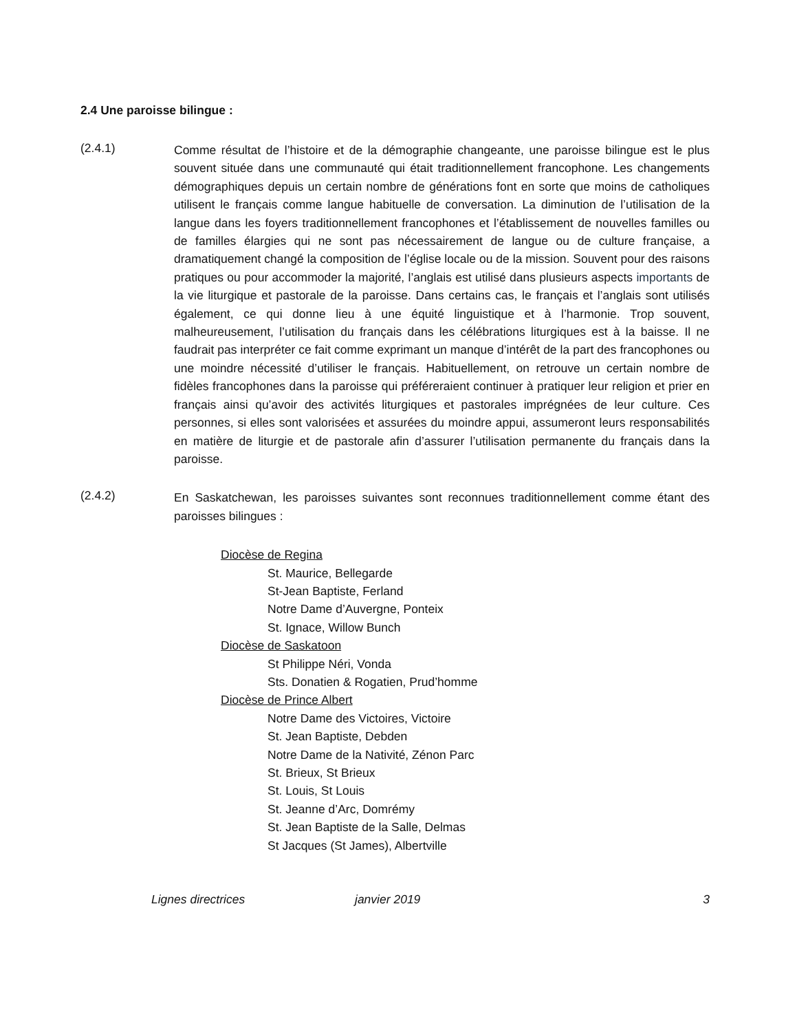2.4 Une paroisse bilingue :
(2.4.1)
Comme résultat de l’histoire et de la démographie changeante, une paroisse bilingue est le plus souvent située dans une communauté qui était traditionnellement francophone. Les changements démographiques depuis un certain nombre de générations font en sorte que moins de catholiques utilisent le français comme langue habituelle de conversation. La diminution de l’utilisation de la langue dans les foyers traditionnellement francophones et l’établissement de nouvelles familles ou de familles élargies qui ne sont pas nécessairement de langue ou de culture française, a dramatiquement changé la composition de l’église locale ou de la mission. Souvent pour des raisons pratiques ou pour accommoder la majorité, l’anglais est utilisé dans plusieurs aspects importants de la vie liturgique et pastorale de la paroisse. Dans certains cas, le français et l’anglais sont utilisés également, ce qui donne lieu à une équité linguistique et à l’harmonie. Trop souvent, malheureusement, l’utilisation du français dans les célébrations liturgiques est à la baisse. Il ne faudrait pas interpréter ce fait comme exprimant un manque d’intérêt de la part des francophones ou une moindre nécessité d’utiliser le français. Habituellement, on retrouve un certain nombre de fidèles francophones dans la paroisse qui préféreraient continuer à pratiquer leur religion et prier en français ainsi qu’avoir des activités liturgiques et pastorales imprégnées de leur culture. Ces personnes, si elles sont valorisées et assurées du moindre appui, assumeront leurs responsabilités en matière de liturgie et de pastorale afin d’assurer l’utilisation permanente du français dans la paroisse.
(2.4.2)
En Saskatchewan, les paroisses suivantes sont reconnues traditionnellement comme étant des paroisses bilingues :
Diocèse de Regina
St. Maurice, Bellegarde
St-Jean Baptiste, Ferland
Notre Dame d’Auvergne, Ponteix
St. Ignace, Willow Bunch
Diocèse de Saskatoon
St Philippe Néri, Vonda
Sts. Donatien & Rogatien, Prud’homme
Diocèse de Prince Albert
Notre Dame des Victoires, Victoire
St. Jean Baptiste, Debden
Notre Dame de la Nativité, Zénon Parc
St. Brieux, St Brieux
St. Louis, St Louis
St. Jeanne d’Arc, Domrémy
St. Jean Baptiste de la Salle, Delmas
St Jacques (St James), Albertville
Lignes directrices janvier 2019 3